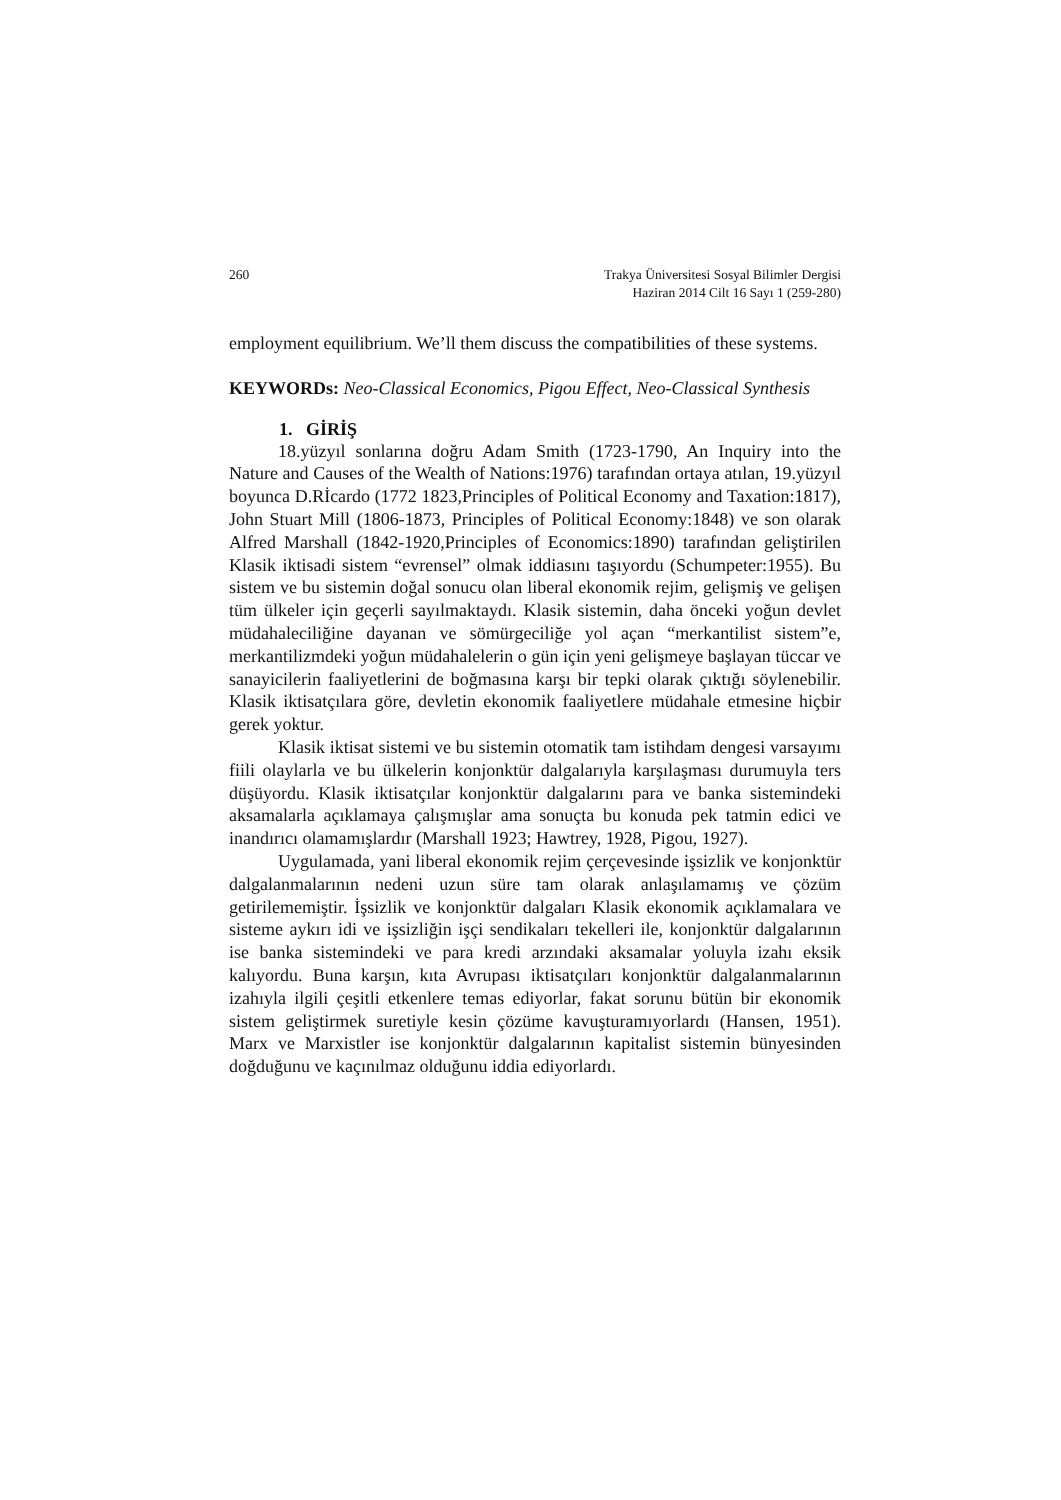260 Trakya Üniversitesi Sosyal Bilimler Dergisi
Haziran 2014 Cilt 16 Sayı 1 (259-280)
employment equilibrium. We’ll them discuss the compatibilities of these systems.
KEYWORDs: Neo-Classical Economics, Pigou Effect, Neo-Classical Synthesis
1. GİRİŞ
18.yüzyıl sonlarına doğru Adam Smith (1723-1790, An Inquiry into the Nature and Causes of the Wealth of Nations:1976) tarafından ortaya atılan, 19.yüzyıl boyunca D.Rİcardo (1772 1823,Principles of Political Economy and Taxation:1817), John Stuart Mill (1806-1873, Principles of Political Economy:1848) ve son olarak Alfred Marshall (1842-1920,Principles of Economics:1890) tarafından geliştirilen Klasik iktisadi sistem “evrensel” olmak iddiasını taşıyordu (Schumpeter:1955). Bu sistem ve bu sistemin doğal sonucu olan liberal ekonomik rejim, gelişmiş ve gelişen tüm ülkeler için geçerli sayılmaktaydı. Klasik sistemin, daha önceki yoğun devlet müdahaleciliğine dayanan ve sömürgeciliğe yol açan “merkantilist sistem”e, merkantilizmdeki yoğun müdahalelerin o gün için yeni gelişmeye başlayan tüccar ve sanayicilerin faaliyetlerini de boğmasına karşı bir tepki olarak çıktığı söylenebilir. Klasik iktisatçılara göre, devletin ekonomik faaliyetlere müdahale etmesine hiçbir gerek yoktur.
Klasik iktisat sistemi ve bu sistemin otomatik tam istihdam dengesi varsayımı fiili olaylarla ve bu ülkelerin konjonktür dalgalarıyla karşılaşması durumuyla ters düşüyordu. Klasik iktisatçılar konjonktür dalgalarını para ve banka sistemindeki aksamalarla açıklamaya çalışmışlar ama sonuçta bu konuda pek tatmin edici ve inandırıcı olamamışlardır (Marshall 1923; Hawtrey, 1928, Pigou, 1927).
Uygulamada, yani liberal ekonomik rejim çerçevesinde işsizlik ve konjonktür dalgalanmalarının nedeni uzun süre tam olarak anlaşılamamış ve çözüm getirilememiştir. İşsizlik ve konjonktür dalgaları Klasik ekonomik açıklamalara ve sisteme aykırı idi ve işsizliğin işçi sendikaları tekelleri ile, konjonktür dalgalarının ise banka sistemindeki ve para kredi arzındaki aksamalar yoluyla izahı eksik kalıyordu. Buna karşın, kıta Avrupası iktisatçıları konjonktür dalgalanmalarının izahıyla ilgili çeşitli etkenlere temas ediyorlar, fakat sorunu bütün bir ekonomik sistem geliştirmek suretiyle kesin çözüme kavuşturamıyorlardı (Hansen, 1951). Marx ve Marxistler ise konjonktür dalgalarının kapitalist sistemin bünyesinden doğduğunu ve kaçınılmaz olduğunu iddia ediyorlardı.